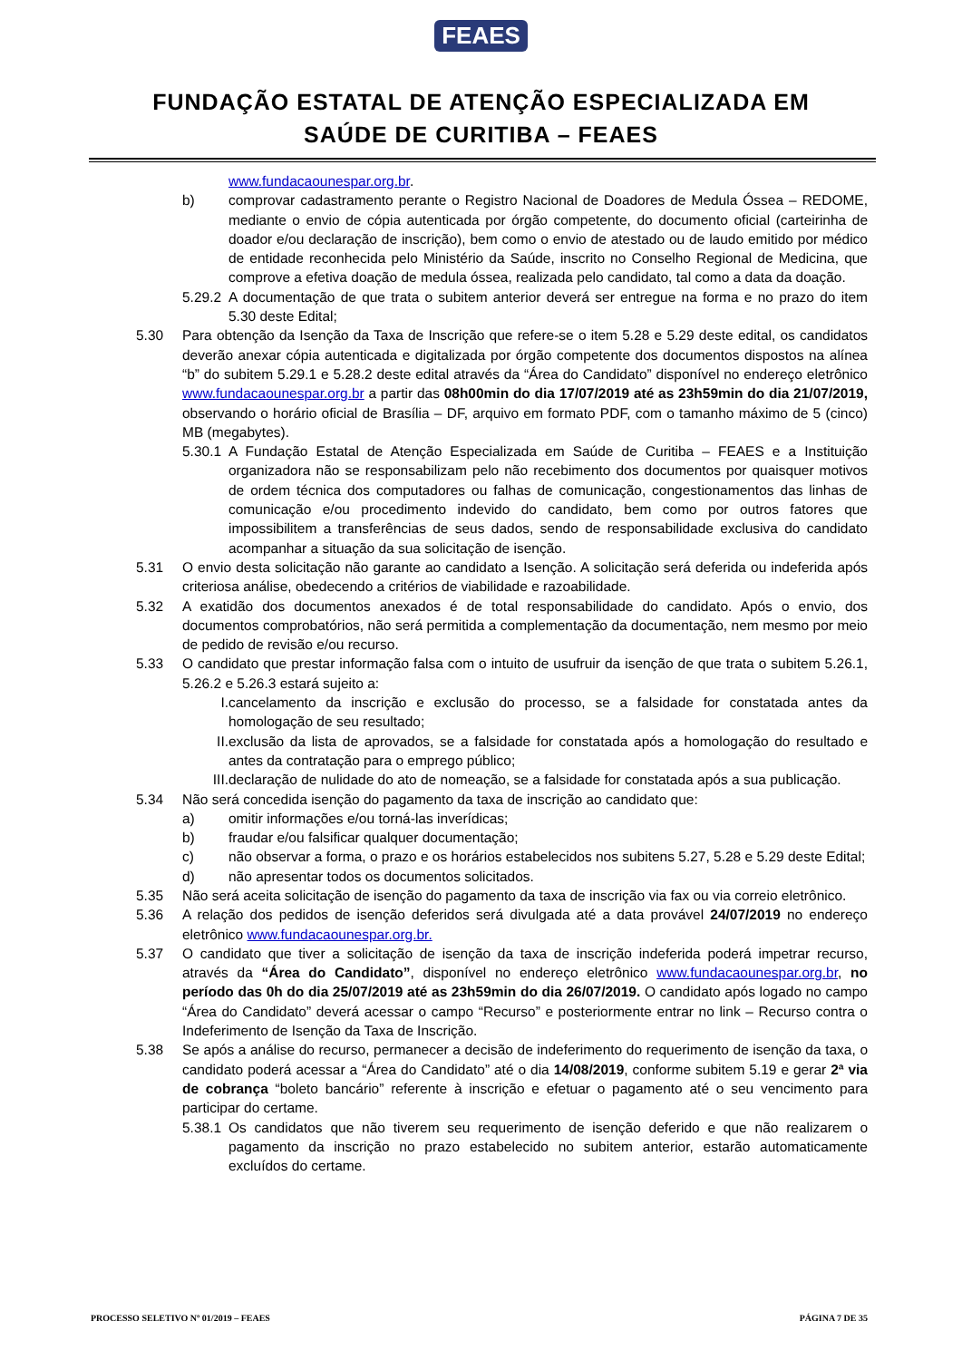FEAES
FUNDAÇÃO ESTATAL DE ATENÇÃO ESPECIALIZADA EM
SAÚDE DE CURITIBA – FEAES
www.fundacaounespar.org.br.
b) comprovar cadastramento perante o Registro Nacional de Doadores de Medula Óssea – REDOME, mediante o envio de cópia autenticada por órgão competente, do documento oficial (carteirinha de doador e/ou declaração de inscrição), bem como o envio de atestado ou de laudo emitido por médico de entidade reconhecida pelo Ministério da Saúde, inscrito no Conselho Regional de Medicina, que comprove a efetiva doação de medula óssea, realizada pelo candidato, tal como a data da doação.
5.29.2
A documentação de que trata o subitem anterior deverá ser entregue na forma e no prazo do item 5.30 deste Edital;
5.30 Para obtenção da Isenção da Taxa de Inscrição que refere-se o item 5.28 e 5.29 deste edital, os candidatos deverão anexar cópia autenticada e digitalizada por órgão competente dos documentos dispostos na alínea “b” do subitem 5.29.1 e 5.28.2 deste edital através da “Área do Candidato” disponível no endereço eletrônico www.fundacaounespar.org.br a partir das 08h00min do dia 17/07/2019 até as 23h59min do dia 21/07/2019, observando o horário oficial de Brasília – DF, arquivo em formato PDF, com o tamanho máximo de 5 (cinco) MB (megabytes).
5.30.1
A Fundação Estatal de Atenção Especializada em Saúde de Curitiba – FEAES e a Instituição organizadora não se responsabilizam pelo não recebimento dos documentos por quaisquer motivos de ordem técnica dos computadores ou falhas de comunicação, congestionamentos das linhas de comunicação e/ou procedimento indevido do candidato, bem como por outros fatores que impossibilitem a transferências de seus dados, sendo de responsabilidade exclusiva do candidato acompanhar a situação da sua solicitação de isenção.
5.31 O envio desta solicitação não garante ao candidato a Isenção. A solicitação será deferida ou indeferida após criteriosa análise, obedecendo a critérios de viabilidade e razoabilidade.
5.32 A exatidão dos documentos anexados é de total responsabilidade do candidato. Após o envio, dos documentos comprobatórios, não será permitida a complementação da documentação, nem mesmo por meio de pedido de revisão e/ou recurso.
5.33 O candidato que prestar informação falsa com o intuito de usufruir da isenção de que trata o subitem 5.26.1, 5.26.2 e 5.26.3 estará sujeito a:
I. cancelamento da inscrição e exclusão do processo, se a falsidade for constatada antes da homologação de seu resultado;
II. exclusão da lista de aprovados, se a falsidade for constatada após a homologação do resultado e antes da contratação para o emprego público;
III. declaração de nulidade do ato de nomeação, se a falsidade for constatada após a sua publicação.
5.34 Não será concedida isenção do pagamento da taxa de inscrição ao candidato que:
a) omitir informações e/ou torná-las inverídicas;
b) fraudar e/ou falsificar qualquer documentação;
c) não observar a forma, o prazo e os horários estabelecidos nos subitens 5.27, 5.28 e 5.29 deste Edital;
d) não apresentar todos os documentos solicitados.
5.35 Não será aceita solicitação de isenção do pagamento da taxa de inscrição via fax ou via correio eletrônico.
5.36 A relação dos pedidos de isenção deferidos será divulgada até a data provável 24/07/2019 no endereço eletrônico www.fundacaounespar.org.br.
5.37 O candidato que tiver a solicitação de isenção da taxa de inscrição indeferida poderá impetrar recurso, através da “Área do Candidato”, disponível no endereço eletrônico www.fundacaounespar.org.br, no período das 0h do dia 25/07/2019 até as 23h59min do dia 26/07/2019. O candidato após logado no campo “Área do Candidato” deverá acessar o campo “Recurso” e posteriormente entrar no link – Recurso contra o Indeferimento de Isenção da Taxa de Inscrição.
5.38 Se após a análise do recurso, permanecer a decisão de indeferimento do requerimento de isenção da taxa, o candidato poderá acessar a “Área do Candidato” até o dia 14/08/2019, conforme subitem 5.19 e gerar 2ª via de cobrança “boleto bancário” referente à inscrição e efetuar o pagamento até o seu vencimento para participar do certame.
5.38.1
Os candidatos que não tiverem seu requerimento de isenção deferido e que não realizarem o pagamento da inscrição no prazo estabelecido no subitem anterior, estarão automaticamente excluídos do certame.
PROCESSO SELETIVO Nº 01/2019 – FEAES PÁGINA 7 DE 35